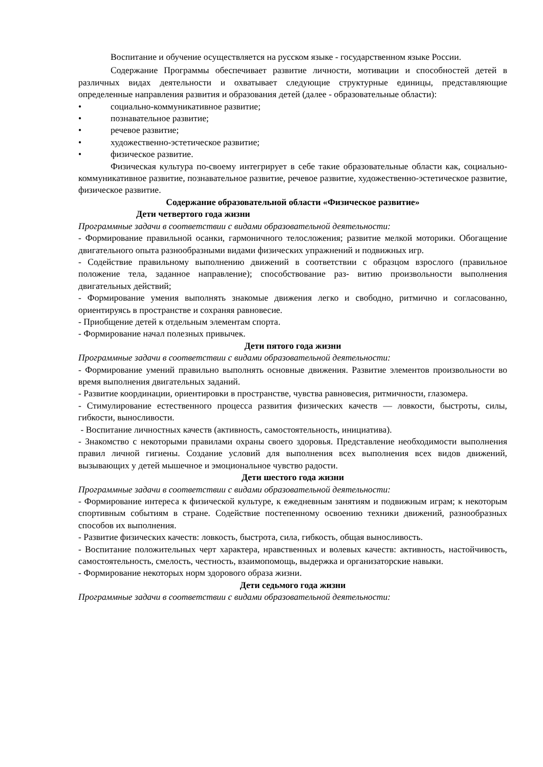Воспитание и обучение осуществляется на русском языке - государственном языке России.
Содержание Программы обеспечивает развитие личности, мотивации и способностей детей в различных видах деятельности и охватывает следующие структурные единицы, представляющие определенные направления развития и образования детей (далее - образовательные области):
• социально-коммуникативное развитие;
• познавательное развитие;
• речевое развитие;
• художественно-эстетическое развитие;
• физическое развитие.
Физическая культура по-своему интегрирует в себе такие образовательные области как, социально-коммуникативное развитие, познавательное развитие, речевое развитие, художественно-эстетическое развитие, физическое развитие.
Содержание образовательной области «Физическое развитие»
Дети четвертого года жизни
Программные задачи в соответствии с видами образовательной деятельности:
- Формирование правильной осанки, гармоничного телосложения; развитие мелкой моторики. Обогащение двигательного опыта разнообразными видами физических упражнений и подвижных игр.
- Содействие правильному выполнению движений в соответствии с образцом взрослого (правильное положение тела, заданное направление); способствование раз- витию произвольности выполнения двигательных действий;
- Формирование умения выполнять знакомые движения легко и свободно, ритмично и согласованно, ориентируясь в пространстве и сохраняя равновесие.
- Приобщение детей к отдельным элементам спорта.
- Формирование начал полезных привычек.
Дети пятого года жизни
Программные задачи в соответствии с видами образовательной деятельности:
- Формирование умений правильно выполнять основные движения. Развитие элементов произвольности во время выполнения двигательных заданий.
- Развитие координации, ориентировки в пространстве, чувства равновесия, ритмичности, глазомера.
- Стимулирование естественного процесса развития физических качеств — ловкости, быстроты, силы, гибкости, выносливости.
- Воспитание личностных качеств (активность, самостоятельность, инициатива).
- Знакомство с некоторыми правилами охраны своего здоровья. Представление необходимости выполнения правил личной гигиены. Создание условий для выполнения всех выполнения всех видов движений, вызывающих у детей мышечное и эмоциональное чувство радости.
Дети шестого года жизни
Программные задачи в соответствии с видами образовательной деятельности:
- Формирование интереса к физической культуре, к ежедневным занятиям и подвижным играм; к некоторым спортивным событиям в стране. Содействие постепенному освоению техники движений, разнообразных способов их выполнения.
- Развитие физических качеств: ловкость, быстрота, сила, гибкость, общая выносливость.
- Воспитание положительных черт характера, нравственных и волевых качеств: активность, настойчивость, самостоятельность, смелость, честность, взаимопомощь, выдержка и организаторские навыки.
- Формирование некоторых норм здорового образа жизни.
Дети седьмого года жизни
Программные задачи в соответствии с видами образовательной деятельности: